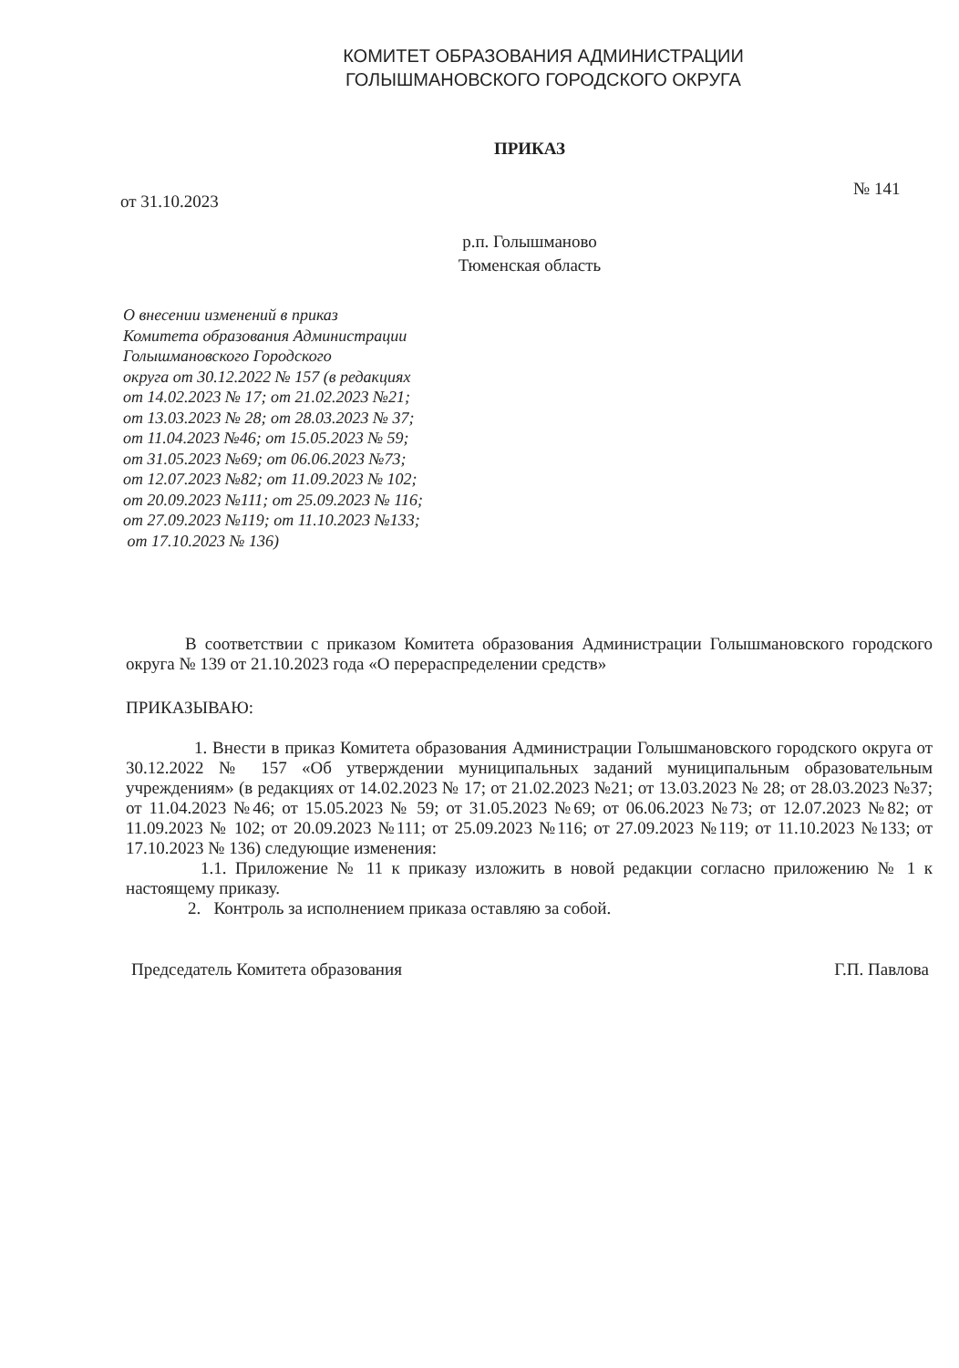КОМИТЕТ ОБРАЗОВАНИЯ АДМИНИСТРАЦИИ
ГОЛЫШМАНОВСКОГО ГОРОДСКОГО ОКРУГА
ПРИКАЗ
№ 141
от 31.10.2023
р.п. Голышманово
Тюменская область
О внесении изменений в приказ
Комитета образования Администрации
Голышмановского Городского
округа от 30.12.2022 № 157 (в редакциях
от 14.02.2023 № 17; от 21.02.2023 №21;
от 13.03.2023 № 28; от 28.03.2023 № 37;
от 11.04.2023 №46; от 15.05.2023 № 59;
от 31.05.2023 №69; от 06.06.2023 №73;
от 12.07.2023 №82; от 11.09.2023 № 102;
от 20.09.2023 №111; от 25.09.2023 № 116;
от 27.09.2023 №119; от 11.10.2023 №133;
от 17.10.2023 № 136)
В соответствии с приказом Комитета образования Администрации Голышмановского городского округа № 139 от 21.10.2023 года «О перераспределении средств»
ПРИКАЗЫВАЮ:
1. Внести в приказ Комитета образования Администрации Голышмановского городского округа от 30.12.2022 № 157 «Об утверждении муниципальных заданий муниципальным образовательным учреждениям» (в редакциях от 14.02.2023 № 17; от 21.02.2023 №21; от 13.03.2023 № 28; от 28.03.2023 №37; от 11.04.2023 №46; от 15.05.2023 № 59; от 31.05.2023 №69; от 06.06.2023 №73; от 12.07.2023 №82; от 11.09.2023 № 102; от 20.09.2023 №111; от 25.09.2023 №116; от 27.09.2023 №119; от 11.10.2023 №133; от 17.10.2023 № 136) следующие изменения:
1.1. Приложение № 11 к приказу изложить в новой редакции согласно приложению № 1 к настоящему приказу.
2. Контроль за исполнением приказа оставляю за собой.
Председатель Комитета образования Г.П. Павлова